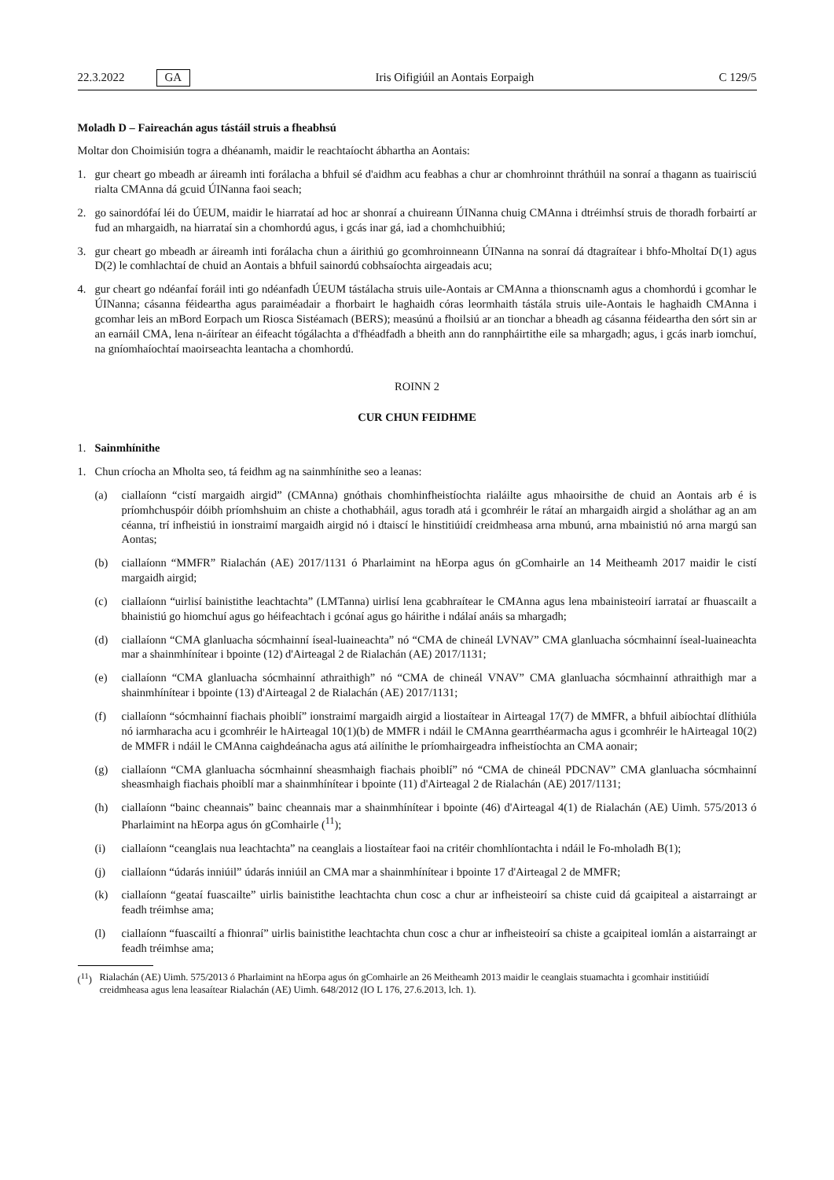22.3.2022 GA Iris Oifigiúil an Aontais Eorpaigh C 129/5
Moladh D – Faireachán agus tástáil struis a fheabhsú
Moltar don Choimisiún togra a dhéanamh, maidir le reachtaíocht ábhartha an Aontais:
1. gur cheart go mbeadh ar áireamh inti forálacha a bhfuil sé d'aidhm acu feabhas a chur ar chomhroinnt thráthúil na sonraí a thagann as tuairisciú rialta CMAnna dá gcuid ÚINanna faoi seach;
2. go sainordófaí léi do ÚEUM, maidir le hiarrataí ad hoc ar shonraí a chuireann ÚINanna chuig CMAnna i dtréimhsí struis de thoradh forbairtí ar fud an mhargaidh, na hiarrataí sin a chomhordú agus, i gcás inar gá, iad a chomhchuibhiú;
3. gur cheart go mbeadh ar áireamh inti forálacha chun a áirithiú go gcomhroinneann ÚINanna na sonraí dá dtagraítear i bhfo-Mholtaí D(1) agus D(2) le comhlachtaí de chuid an Aontais a bhfuil sainordú cobhsaíochta airgeadais acu;
4. gur cheart go ndéanfaí foráil inti go ndéanfadh ÚEUM tástálacha struis uile-Aontais ar CMAnna a thionscnamh agus a chomhordú i gcomhar le ÚINanna; cásanna féideartha agus paraiméadair a fhorbairt le haghaidh córas leormhaith tástála struis uile-Aontais le haghaidh CMAnna i gcomhar leis an mBord Eorpach um Riosca Sistéamach (BERS); measúnú a fhoilsiú ar an tionchar a bheadh ag cásanna féideartha den sórt sin ar an earnáil CMA, lena n-áirítear an éifeacht tógálachta a d'fhéadfadh a bheith ann do rannpháirtithe eile sa mhargadh; agus, i gcás inarb iomchuí, na gníomhaíochtaí maoirseachta leantacha a chomhordú.
ROINN 2
CUR CHUN FEIDHME
1. Sainmhínithe
1. Chun críocha an Mholta seo, tá feidhm ag na sainmhínithe seo a leanas:
(a) ciallaíonn “cistí margaidh airgid” (CMAnna) gnóthais chomhinfheistíochta rialáilte agus mhaoirsithe de chuid an Aontais arb é is príomhchuspóir dóibh príomhshuim an chiste a chothabháil, agus toradh atá i gcomhréir le rátaí an mhargaidh airgid a sholáthar ag an am céanna, trí infheistiú in ionstraimí margaidh airgid nó i dtaiscí le hinstitiúidí creidmheasa arna mbunú, arna mbainistiú nó arna margú san Aontas;
(b) ciallaíonn “MMFR” Rialachán (AE) 2017/1131 ó Pharlaimint na hEorpa agus ón gComhairle an 14 Meitheamh 2017 maidir le cistí margaidh airgid;
(c) ciallaíonn “uirlisí bainistithe leachtachta” (LMTanna) uirlisí lena gcabhraítear le CMAnna agus lena mbainisteoirí iarrataí ar fhuascailt a bhainistiú go hiomchuí agus go héifeachtach i gcónaí agus go háirithe i ndálaí anáis sa mhargadh;
(d) ciallaíonn “CMA glanluacha sócmhainní íseal-luaineachta” nó “CMA de chineál LVNAV” CMA glanluacha sócmhainní íseal-luaineachta mar a shainmhínítear i bpointe (12) d'Airteagal 2 de Rialachán (AE) 2017/1131;
(e) ciallaíonn “CMA glanluacha sócmhainní athraithigh” nó “CMA de chineál VNAV” CMA glanluacha sócmhainní athraithigh mar a shainmhínítear i bpointe (13) d'Airteagal 2 de Rialachán (AE) 2017/1131;
(f) ciallaíonn “sócmhainní fiachais phoiblí” ionstraimí margaidh airgid a liostaítear in Airteagal 17(7) de MMFR, a bhfuil aibíochtaí dlíthiúla nó iarmharacha acu i gcomhréir le hAirteagal 10(1)(b) de MMFR i ndáil le CMAnna gearrthéarmacha agus i gcomhréir le hAirteagal 10(2) de MMFR i ndáil le CMAnna caighdeánacha agus atá ailínithe le príomhairgeadra infheistíochta an CMA aonair;
(g) ciallaíonn “CMA glanluacha sócmhainní sheasmhaigh fiachais phoiblí” nó “CMA de chineál PDCNAV” CMA glanluacha sócmhainní sheasmhaigh fiachais phoiblí mar a shainmhínítear i bpointe (11) d'Airteagal 2 de Rialachán (AE) 2017/1131;
(h) ciallaíonn “bainc cheannais” bainc cheannais mar a shainmhínítear i bpointe (46) d'Airteagal 4(1) de Rialachán (AE) Uimh. 575/2013 ó Pharlaimint na hEorpa agus ón gComhairle (<sup>11</sup>);
(i) ciallaíonn “ceanglais nua leachtachta” na ceanglais a liostaítear faoi na critéir chomhlíontachta i ndáil le Fo-mholadh B(1);
(j) ciallaíonn “údarás inniúil” údarás inniúil an CMA mar a shainmhínítear i bpointe 17 d'Airteagal 2 de MMFR;
(k) ciallaíonn “geataí fuascailte” uirlis bainistithe leachtachta chun cosc a chur ar infheisteoirí sa chiste cuid dá gcaipiteal a aistarraingt ar feadh tréimhse ama;
(l) ciallaíonn “fuascailtí a fhionraí” uirlis bainistithe leachtachta chun cosc a chur ar infheisteoirí sa chiste a gcaipiteal iomlán a aistarraingt ar feadh tréimhse ama;
(<sup>11</sup>) Rialachán (AE) Uimh. 575/2013 ó Pharlaimint na hEorpa agus ón gComhairle an 26 Meitheamh 2013 maidir le ceanglais stuamachta i gcomhair institiúidí creidmheasa agus lena leasaítear Rialachán (AE) Uimh. 648/2012 (IO L 176, 27.6.2013, lch. 1).